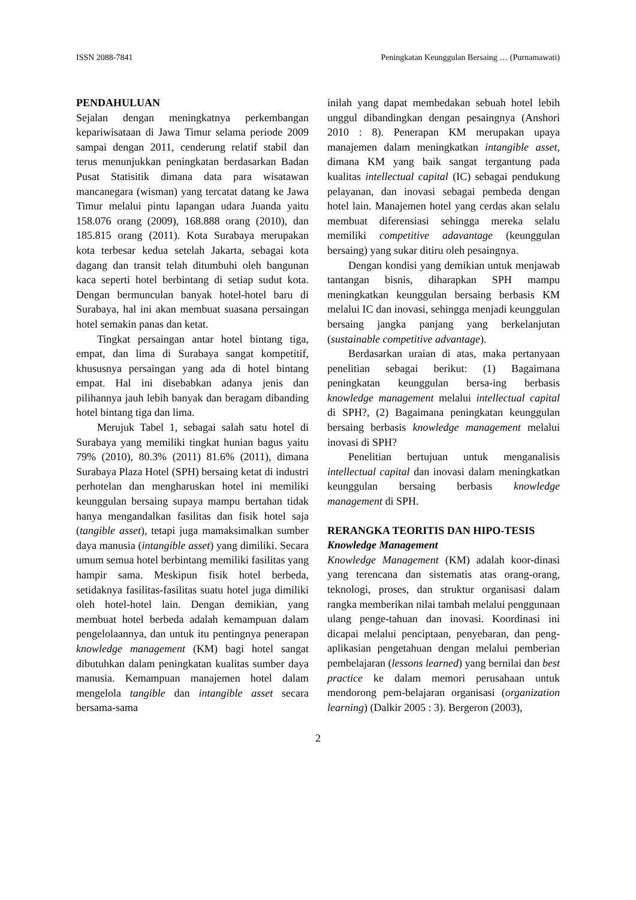ISSN 2088-7841 Peningkatan Keunggulan Bersaing … (Purnamawati)
PENDAHULUAN
Sejalan dengan meningkatnya perkembangan kepariwisataan di Jawa Timur selama periode 2009 sampai dengan 2011, cenderung relatif stabil dan terus menunjukkan peningkatan berdasarkan Badan Pusat Statisitik dimana data para wisatawan mancanegara (wisman) yang tercatat datang ke Jawa Timur melalui pintu lapangan udara Juanda yaitu 158.076 orang (2009), 168.888 orang (2010), dan 185.815 orang (2011). Kota Surabaya merupakan kota terbesar kedua setelah Jakarta, sebagai kota dagang dan transit telah ditumbuhi oleh bangunan kaca seperti hotel berbintang di setiap sudut kota. Dengan bermunculan banyak hotel-hotel baru di Surabaya, hal ini akan membuat suasana persaingan hotel semakin panas dan ketat.
Tingkat persaingan antar hotel bintang tiga, empat, dan lima di Surabaya sangat kompetitif, khususnya persaingan yang ada di hotel bintang empat. Hal ini disebabkan adanya jenis dan pilihannya jauh lebih banyak dan beragam dibanding hotel bintang tiga dan lima.
Merujuk Tabel 1, sebagai salah satu hotel di Surabaya yang memiliki tingkat hunian bagus yaitu 79% (2010), 80.3% (2011) 81.6% (2011), dimana Surabaya Plaza Hotel (SPH) bersaing ketat di industri perhotelan dan mengharuskan hotel ini memiliki keunggulan bersaing supaya mampu bertahan tidak hanya mengandalkan fasilitas dan fisik hotel saja (tangible asset), tetapi juga mamaksimalkan sumber daya manusia (intangible asset) yang dimiliki. Secara umum semua hotel berbintang memiliki fasilitas yang hampir sama. Meskipun fisik hotel berbeda, setidaknya fasilitas-fasilitas suatu hotel juga dimiliki oleh hotel-hotel lain. Dengan demikian, yang membuat hotel berbeda adalah kemampuan dalam pengelolaannya, dan untuk itu pentingnya penerapan knowledge management (KM) bagi hotel sangat dibutuhkan dalam peningkatan kualitas sumber daya manusia. Kemampuan manajemen hotel dalam mengelola tangible dan intangible asset secara bersama-sama
inilah yang dapat membedakan sebuah hotel lebih unggul dibandingkan dengan pesaingnya (Anshori 2010 : 8). Penerapan KM merupakan upaya manajemen dalam meningkatkan intangible asset, dimana KM yang baik sangat tergantung pada kualitas intellectual capital (IC) sebagai pendukung pelayanan, dan inovasi sebagai pembeda dengan hotel lain. Manajemen hotel yang cerdas akan selalu membuat diferensiasi sehingga mereka selalu memiliki competitive adavantage (keunggulan bersaing) yang sukar ditiru oleh pesaingnya.
Dengan kondisi yang demikian untuk menjawab tantangan bisnis, diharapkan SPH mampu meningkatkan keunggulan bersaing berbasis KM melalui IC dan inovasi, sehingga menjadi keunggulan bersaing jangka panjang yang berkelanjutan (sustainable competitive advantage).
Berdasarkan uraian di atas, maka pertanyaan penelitian sebagai berikut: (1) Bagaimana peningkatan keunggulan bersa-ing berbasis knowledge management melalui intellectual capital di SPH?, (2) Bagaimana peningkatan keunggulan bersaing berbasis knowledge management melalui inovasi di SPH?
Penelitian bertujuan untuk menganalisis intellectual capital dan inovasi dalam meningkatkan keunggulan bersaing berbasis knowledge management di SPH.
RERANGKA TEORITIS DAN HIPO-TESIS
Knowledge Management
Knowledge Management (KM) adalah koor-dinasi yang terencana dan sistematis atas orang-orang, teknologi, proses, dan struktur organisasi dalam rangka memberikan nilai tambah melalui penggunaan ulang penge-tahuan dan inovasi. Koordinasi ini dicapai melalui penciptaan, penyebaran, dan peng-aplikasian pengetahuan dengan melalui pemberian pembelajaran (lessons learned) yang bernilai dan best practice ke dalam memori perusahaan untuk mendorong pem-belajaran organisasi (organization learning) (Dalkir 2005 : 3). Bergeron (2003),
2